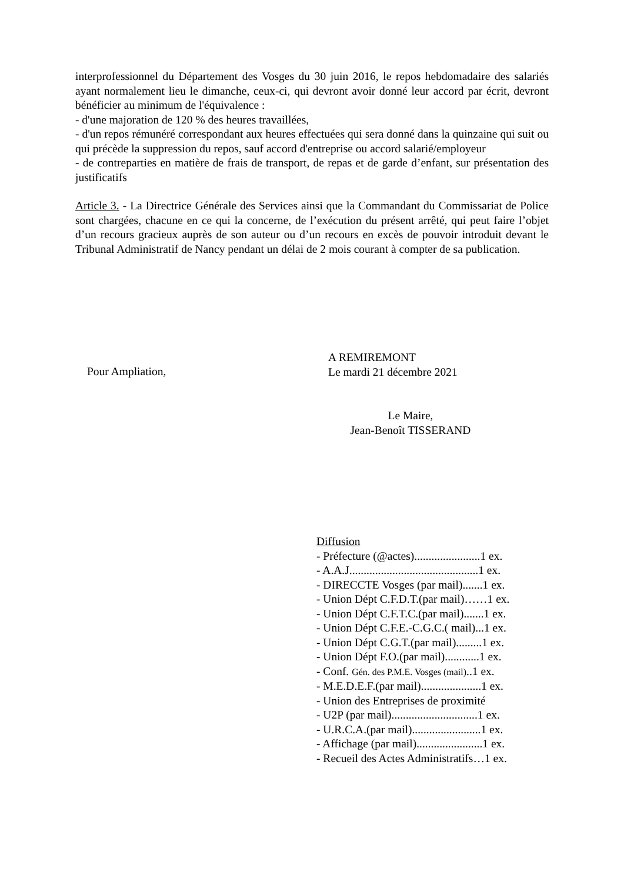interprofessionnel du Département des Vosges du 30 juin 2016, le repos hebdomadaire des salariés ayant normalement lieu le dimanche, ceux-ci, qui devront avoir donné leur accord par écrit, devront bénéficier au minimum de l'équivalence :
- d'une majoration de 120 % des heures travaillées,
- d'un repos rémunéré correspondant aux heures effectuées qui sera donné dans la quinzaine qui suit ou qui précède la suppression du repos, sauf accord d'entreprise ou accord salarié/employeur
- de contreparties en matière de frais de transport, de repas et de garde d’enfant, sur présentation des justificatifs
Article 3. - La Directrice Générale des Services ainsi que la Commandant du Commissariat de Police sont chargées, chacune en ce qui la concerne, de l’exécution du présent arrêté, qui peut faire l’objet d’un recours gracieux auprès de son auteur ou d’un recours en excès de pouvoir introduit devant le Tribunal Administratif de Nancy pendant un délai de 2 mois courant à compter de sa publication.
Pour Ampliation,
A REMIREMONT
Le mardi 21 décembre 2021
Le Maire,
Jean-Benoît TISSERAND
Diffusion
- Préfecture (@actes).......................1 ex.
- A.A.J.............................................1 ex.
- DIRECCTE Vosges (par mail).......1 ex.
- Union Dépt C.F.D.T.(par mail)……1 ex.
- Union Dépt C.F.T.C.(par mail).......1 ex.
- Union Dépt C.F.E.-C.G.C.( mail)...1 ex.
- Union Dépt C.G.T.(par mail).........1 ex.
- Union Dépt F.O.(par mail)............1 ex.
- Conf. Gén. des P.M.E. Vosges (mail)..1 ex.
- M.E.D.E.F.(par mail).....................1 ex.
- Union des Entreprises de proximité
- U2P (par mail)..............................1 ex.
- U.R.C.A.(par mail)........................1 ex.
- Affichage (par mail).......................1 ex.
- Recueil des Actes Administratifs…1 ex.